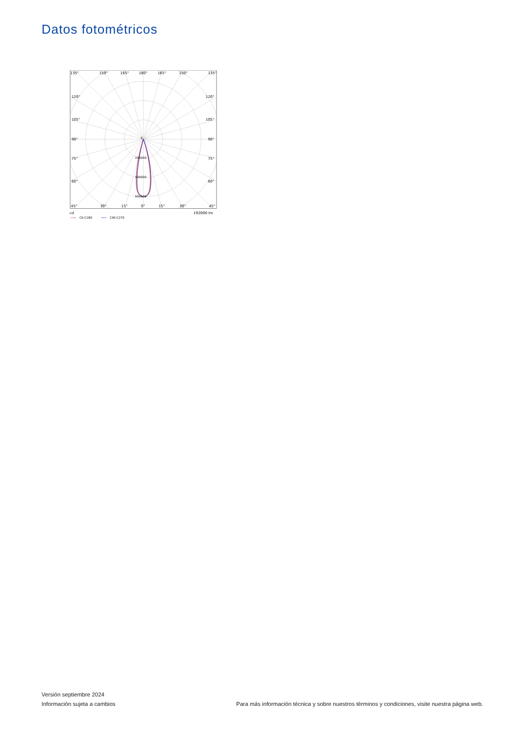Datos fotométricos
135°
150°
165°
180°
165°
150°
135°
120°
120°
105°
105°
90°
90°
75°
75°
60°
60°
45°
30°
15°
0°
15°
30°
45°
0
200000
400000
600000
cd
192000 lm
C0-C180
C90-C270
Versión septiembre 2024
Información sujeta a cambios Para más información técnica y sobre nuestros términos y condiciones, visite nuestra página web.